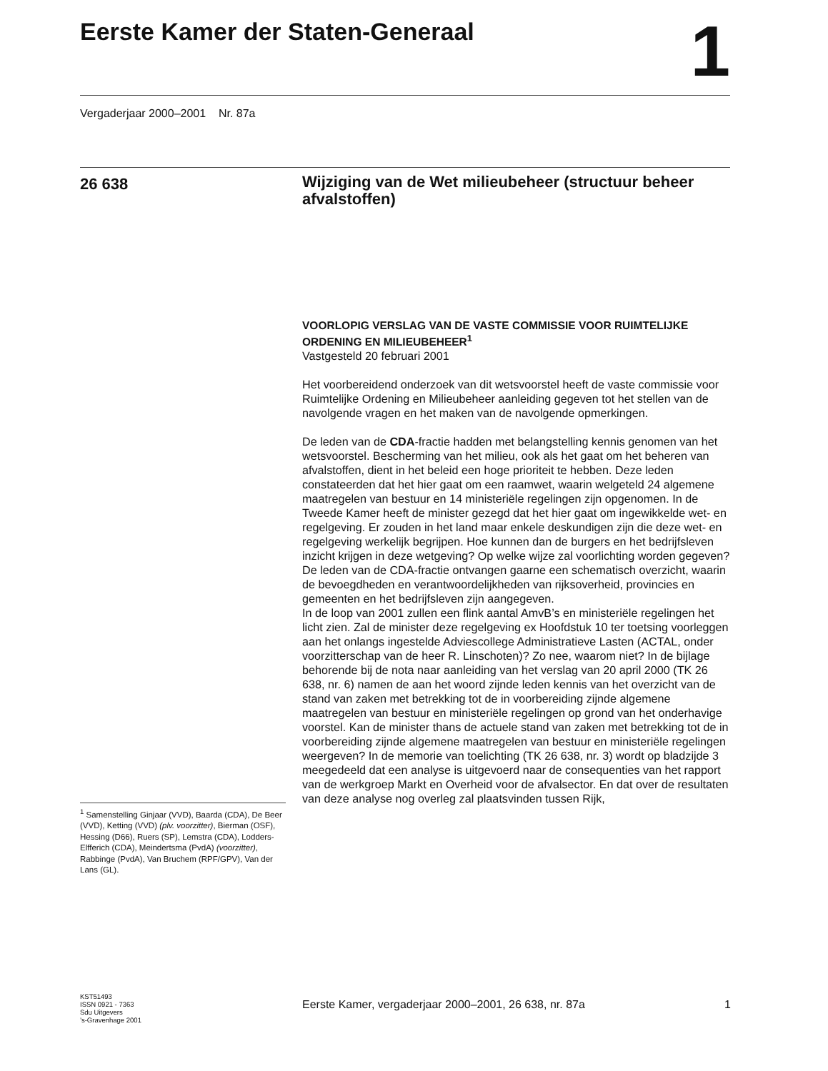Eerste Kamer der Staten-Generaal
1
Vergaderjaar 2000–2001 Nr. 87a
26 638
Wijziging van de Wet milieubeheer (structuur beheer afvalstoffen)
VOORLOPIG VERSLAG VAN DE VASTE COMMISSIE VOOR RUIMTELIJKE ORDENING EN MILIEUBEHEER<sup>1</sup>
Vastgesteld 20 februari 2001
Het voorbereidend onderzoek van dit wetsvoorstel heeft de vaste commissie voor Ruimtelijke Ordening en Milieubeheer aanleiding gegeven tot het stellen van de navolgende vragen en het maken van de navolgende opmerkingen.
De leden van de CDA-fractie hadden met belangstelling kennis genomen van het wetsvoorstel. Bescherming van het milieu, ook als het gaat om het beheren van afvalstoffen, dient in het beleid een hoge prioriteit te hebben. Deze leden constateerden dat het hier gaat om een raamwet, waarin welgeteld 24 algemene maatregelen van bestuur en 14 ministeriële regelingen zijn opgenomen. In de Tweede Kamer heeft de minister gezegd dat het hier gaat om ingewikkelde wet- en regelgeving. Er zouden in het land maar enkele deskundigen zijn die deze wet- en regelgeving werkelijk begrijpen. Hoe kunnen dan de burgers en het bedrijfsleven inzicht krijgen in deze wetgeving? Op welke wijze zal voorlichting worden gegeven? De leden van de CDA-fractie ontvangen gaarne een schematisch overzicht, waarin de bevoegdheden en verantwoordelijkheden van rijksoverheid, provincies en gemeenten en het bedrijfsleven zijn aangegeven.
In de loop van 2001 zullen een flink aantal AmvB’s en ministeriële regelingen het licht zien. Zal de minister deze regelgeving ex Hoofdstuk 10 ter toetsing voorleggen aan het onlangs ingestelde Adviescollege Administratieve Lasten (ACTAL, onder voorzitterschap van de heer R. Linschoten)? Zo nee, waarom niet? In de bijlage behorende bij de nota naar aanleiding van het verslag van 20 april 2000 (TK 26 638, nr. 6) namen de aan het woord zijnde leden kennis van het overzicht van de stand van zaken met betrekking tot de in voorbereiding zijnde algemene maatregelen van bestuur en ministeriële regelingen op grond van het onderhavige voorstel. Kan de minister thans de actuele stand van zaken met betrekking tot de in voorbereiding zijnde algemene maatregelen van bestuur en ministeriële regelingen weergeven? In de memorie van toelichting (TK 26 638, nr. 3) wordt op bladzijde 3 meegedeeld dat een analyse is uitgevoerd naar de consequenties van het rapport van de werkgroep Markt en Overheid voor de afvalsector. En dat over de resultaten van deze analyse nog overleg zal plaatsvinden tussen Rijk,
<sup>1</sup> Samenstelling Ginjaar (VVD), Baarda (CDA), De Beer (VVD), Ketting (VVD) (plv. voorzitter), Bierman (OSF), Hessing (D66), Ruers (SP), Lemstra (CDA), Lodders-Elfferich (CDA), Meindertsma (PvdA) (voorzitter), Rabbinge (PvdA), Van Bruchem (RPF/GPV), Van der Lans (GL).
KST51493
ISSN 0921 - 7363
Sdu Uitgevers
’s-Gravenhage 2001
Eerste Kamer, vergaderjaar 2000–2001, 26 638, nr. 87a 1